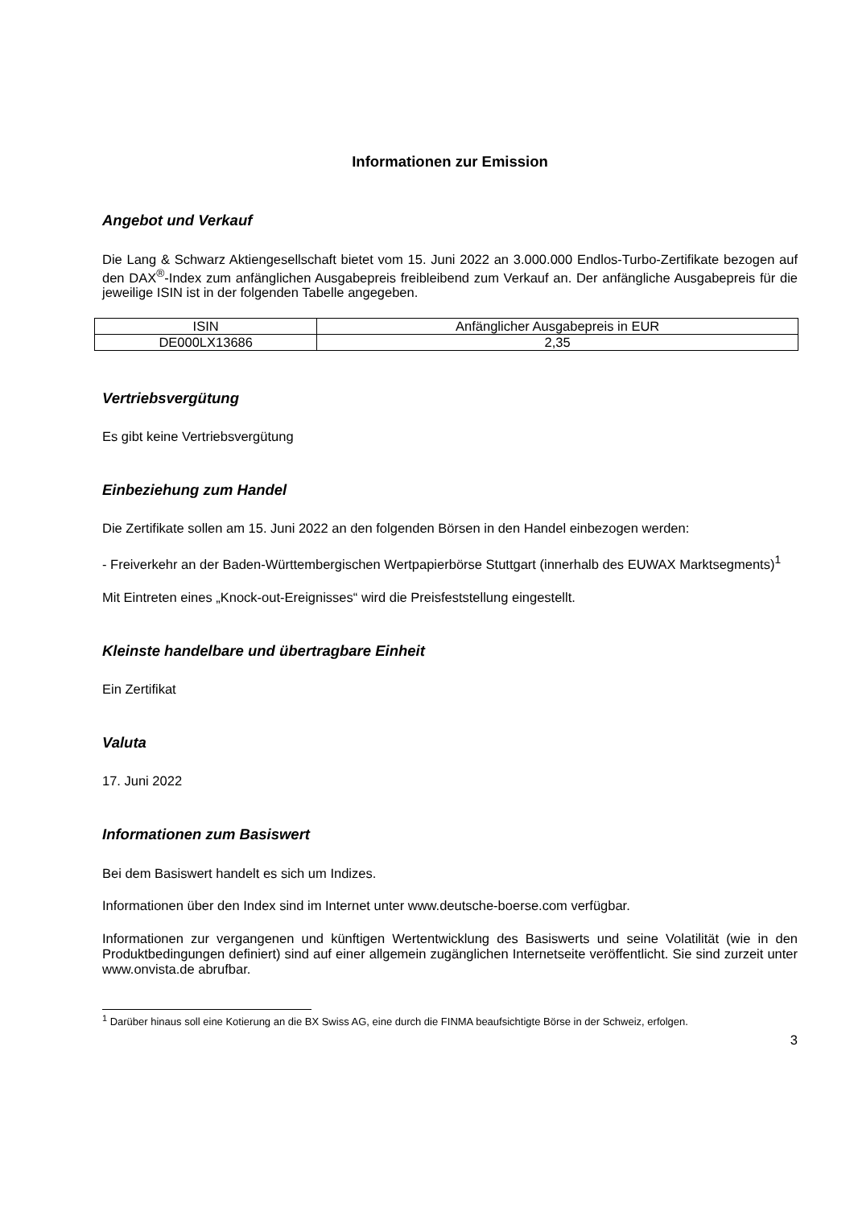Informationen zur Emission
Angebot und Verkauf
Die Lang & Schwarz Aktiengesellschaft bietet vom 15. Juni 2022 an 3.000.000 Endlos-Turbo-Zertifikate bezogen auf den DAX<sup>®</sup>-Index zum anfänglichen Ausgabepreis freibleibend zum Verkauf an. Der anfängliche Ausgabepreis für die jeweilige ISIN ist in der folgenden Tabelle angegeben.
| ISIN | Anfänglicher Ausgabepreis in EUR |
| DE000LX13686 | 2,35 |
Vertriebsvergütung
Es gibt keine Vertriebsvergütung
Einbeziehung zum Handel
Die Zertifikate sollen am 15. Juni 2022 an den folgenden Börsen in den Handel einbezogen werden:
- Freiverkehr an der Baden-Württembergischen Wertpapierbörse Stuttgart (innerhalb des EUWAX Marktsegments)<sup>1</sup>
Mit Eintreten eines „Knock-out-Ereignisses“ wird die Preisfeststellung eingestellt.
Kleinste handelbare und übertragbare Einheit
Ein Zertifikat
Valuta
17. Juni 2022
Informationen zum Basiswert
Bei dem Basiswert handelt es sich um Indizes.
Informationen über den Index sind im Internet unter www.deutsche-boerse.com verfügbar.
Informationen zur vergangenen und künftigen Wertentwicklung des Basiswerts und seine Volatilität (wie in den Produktbedingungen definiert) sind auf einer allgemein zugänglichen Internetseite veröffentlicht. Sie sind zurzeit unter www.onvista.de abrufbar.
<sup>1</sup> Darüber hinaus soll eine Kotierung an die BX Swiss AG, eine durch die FINMA beaufsichtigte Börse in der Schweiz, erfolgen.
3